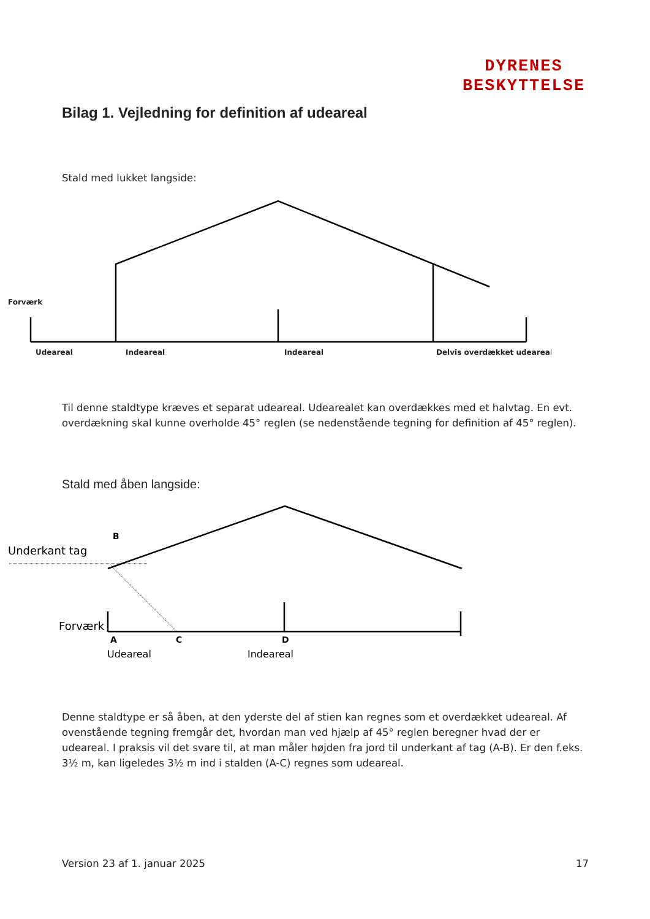DYRENES
BESKYTTELSE
Bilag 1. Vejledning for definition af udeareal
Stald med lukket langside:
Forværk
Udeareal
Indeareal
Indeareal
Delvis overdækket udeareal
Til denne staldtype kræves et separat udeareal. Udearealet kan overdækkes med et halvtag. En evt. overdækning skal kunne overholde 45° reglen (se nedenstående tegning for definition af 45° reglen).
Stald med åben langside:
B
Underkant tag
Forværk
A
C
D
Udeareal
Indeareal
Denne staldtype er så åben, at den yderste del af stien kan regnes som et overdækket udeareal. Af ovenstående tegning fremgår det, hvordan man ved hjælp af 45° reglen beregner hvad der er udeareal. I praksis vil det svare til, at man måler højden fra jord til underkant af tag (A-B). Er den f.eks. 3½ m, kan ligeledes 3½ m ind i stalden (A-C) regnes som udeareal.
Version 23 af 1. januar 2025 17